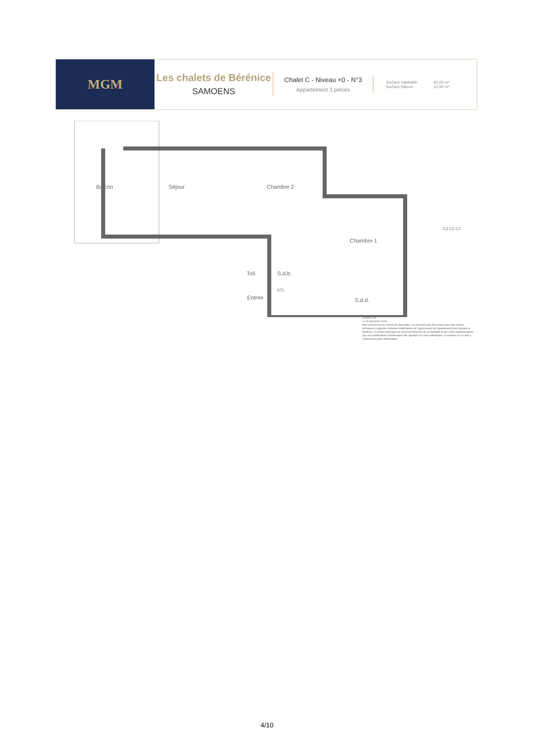MGM
Les chalets de Bérénice
SAMOENS
Chalet C - Niveau +0 - N°3
Appartement 3 pièces
Surface habitable:
Surface balcon:
60,00 m²
10,90 m²
Balcon Séjour Chambre 2
Chambre 1
S.d.b.
GTL
Toil.
Entrée S.d.d.
C3 C2 C1
Echelle 1/50
Le 02 décembre 2019.
Plan prévisionnel au contrat de réservation. Le réservant peut être amené pour des raisons techniques à apporter certaines modifications de l'agencement de l'appartement (hors façades et fenêtres). Le service technique du réservant informera de la faisabilité et des coûts supplémentaires que ces modifications entraîneraient dès signature de l'acte authentique. Le mobilier sur ce plan a uniquement valeur d'illustration.
4/10